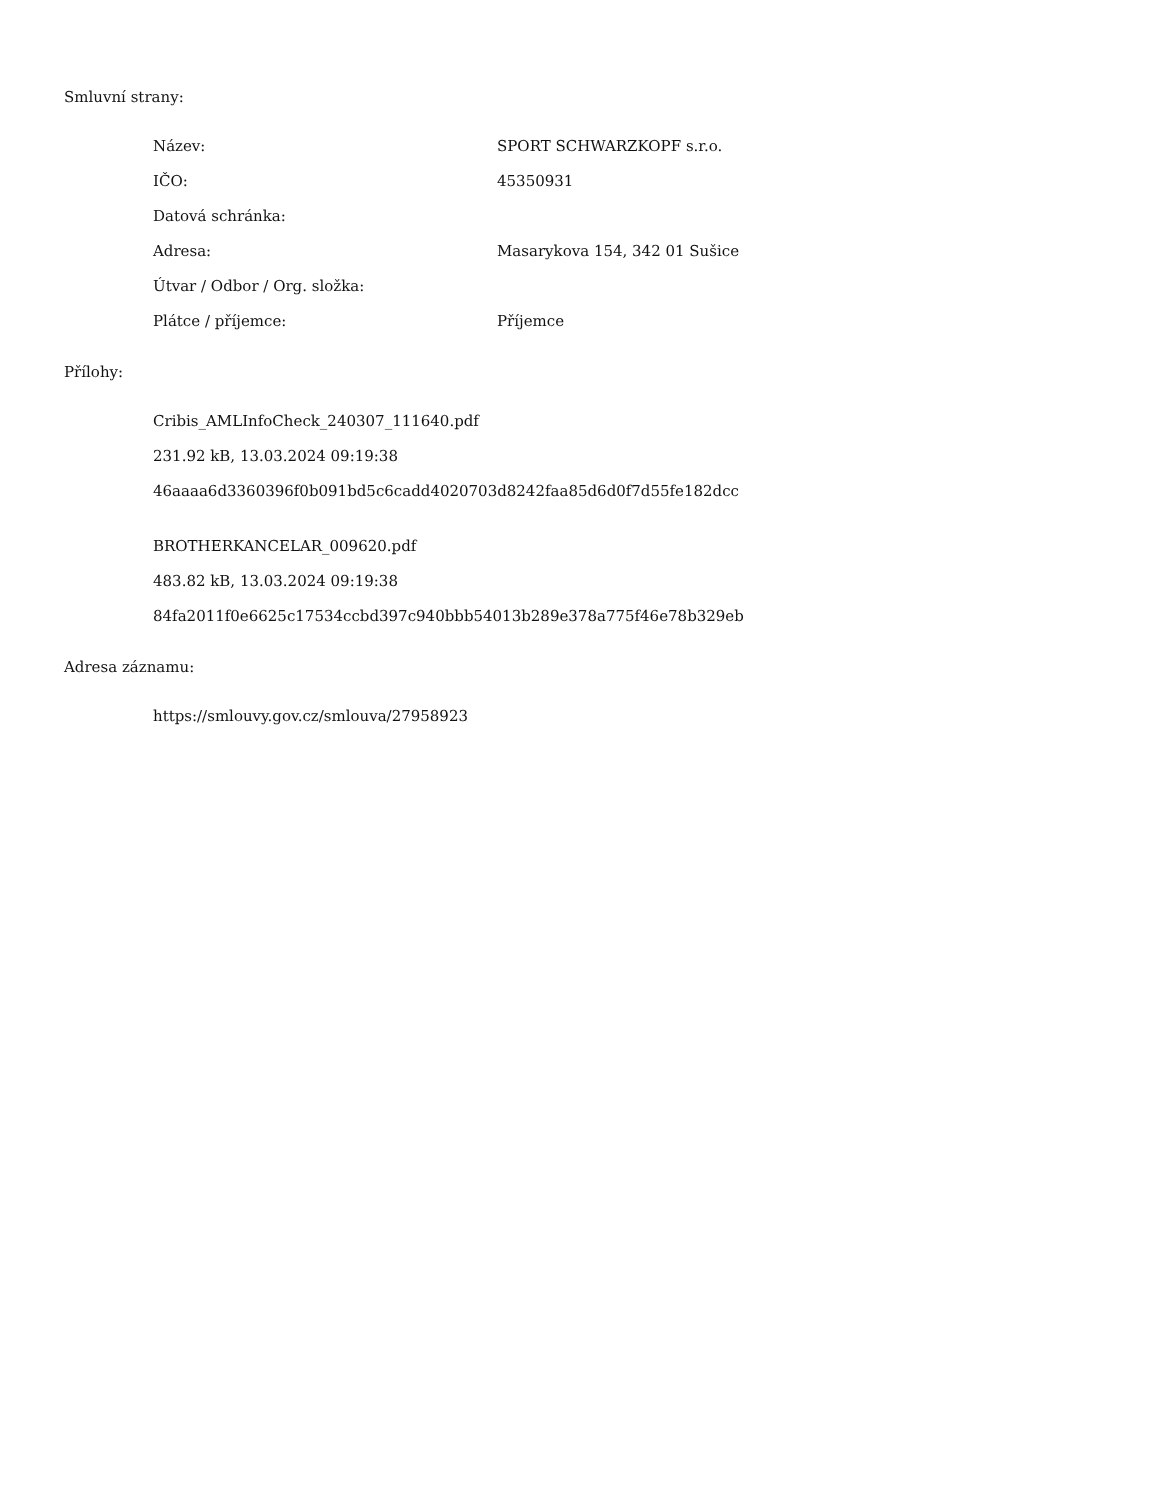Smluvní strany:
Název:
SPORT SCHWARZKOPF s.r.o.
IČO:
45350931
Datová schránka:
Adresa:
Masarykova 154, 342 01 Sušice
Útvar / Odbor / Org. složka:
Plátce / příjemce:
Příjemce
Přílohy:
Cribis_AMLInfoCheck_240307_111640.pdf
231.92 kB, 13.03.2024 09:19:38
46aaaa6d3360396f0b091bd5c6cadd4020703d8242faa85d6d0f7d55fe182dcc
BROTHERKANCELAR_009620.pdf
483.82 kB, 13.03.2024 09:19:38
84fa2011f0e6625c17534ccbd397c940bbb54013b289e378a775f46e78b329eb
Adresa záznamu:
https://smlouvy.gov.cz/smlouva/27958923